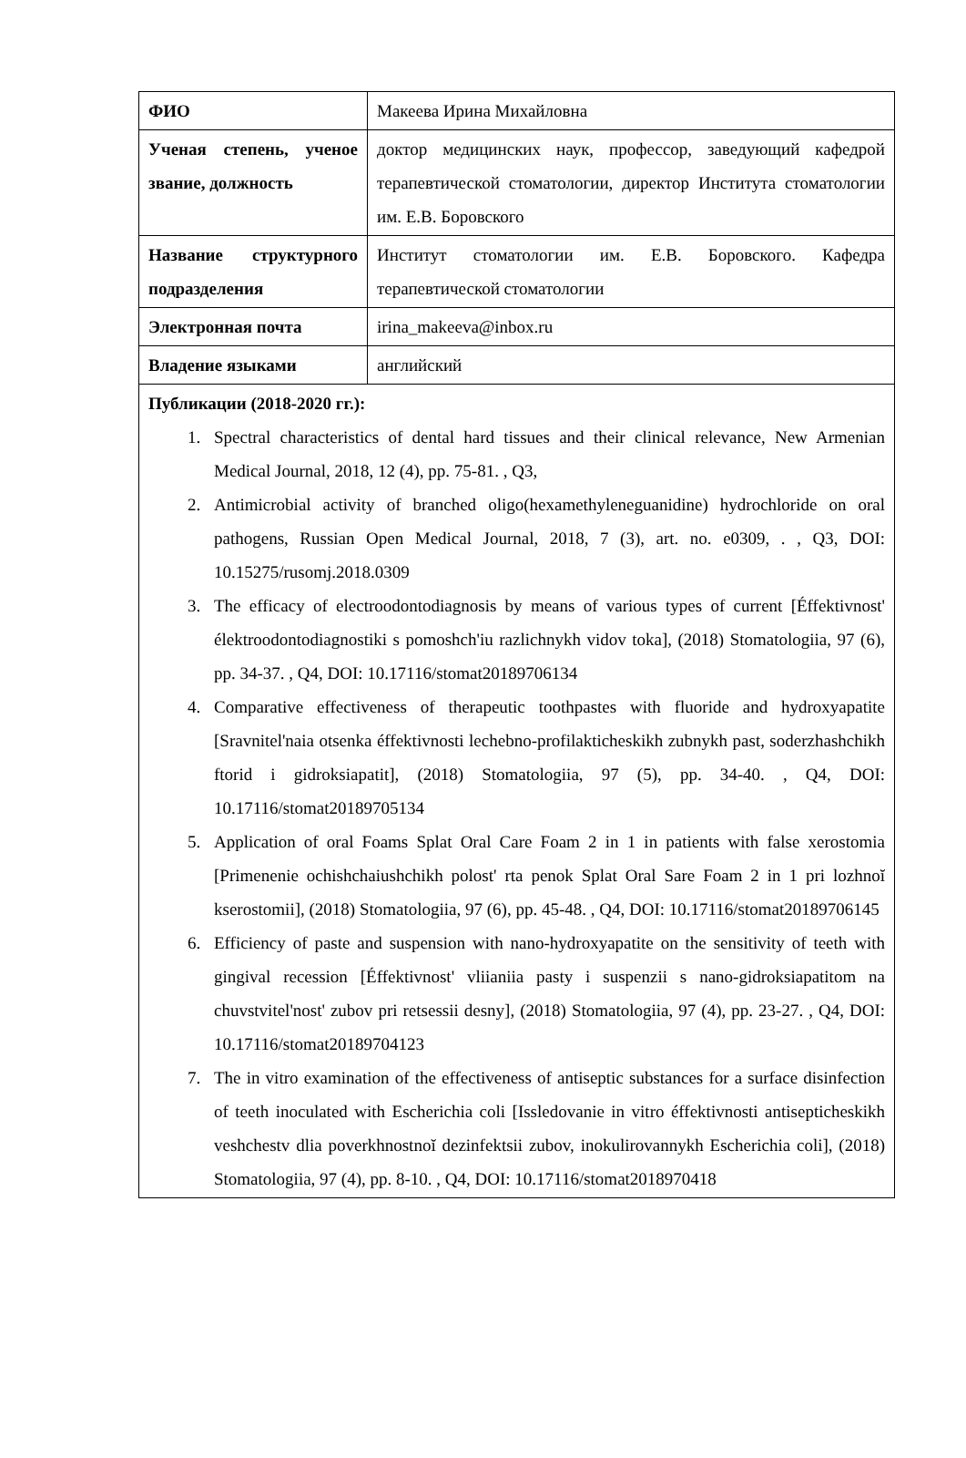| ФИО | Макеева Ирина Михайловна |
| Ученая степень, ученое звание, должность | доктор медицинских наук, профессор, заведующий кафедрой терапевтической стоматологии, директор Института стоматологии им. Е.В. Боровского |
| Название структурного подразделения | Институт стоматологии им. Е.В. Боровского. Кафедра терапевтической стоматологии |
| Электронная почта | irina_makeeva@inbox.ru |
| Владение языками | английский |
| Публикации (2018-2020 гг.): 1. Spectral characteristics of dental hard tissues and their clinical relevance, New Armenian Medical Journal, 2018, 12 (4), pp. 75-81. , Q3, 2. Antimicrobial activity of branched oligo(hexamethyleneguanidine) hydrochloride on oral pathogens, Russian Open Medical Journal, 2018, 7 (3), art. no. e0309, . , Q3, DOI: 10.15275/rusomj.2018.0309 3. The efficacy of electroodontodiagnosis by means of various types of current [Éffektivnost' élektroodontodiagnostiki s pomoshch'iu razlichnykh vidov toka], (2018) Stomatologiia, 97 (6), pp. 34-37. , Q4, DOI: 10.17116/stomat20189706134 4. Comparative effectiveness of therapeutic toothpastes with fluoride and hydroxyapatite [Sravnitel'naia otsenka éffektivnosti lechebno-profilakticheskikh zubnykh past, soderzhashchikh ftorid i gidroksiapatit], (2018) Stomatologiia, 97 (5), pp. 34-40. , Q4, DOI: 10.17116/stomat20189705134 5. Application of oral Foams Splat Oral Care Foam 2 in 1 in patients with false xerostomia [Primenenie ochishchaiushchikh polost' rta penok Splat Oral Sare Foam 2 in 1 pri lozhnoĭ kserostomii], (2018) Stomatologiia, 97 (6), pp. 45-48. , Q4, DOI: 10.17116/stomat20189706145 6. Efficiency of paste and suspension with nano-hydroxyapatite on the sensitivity of teeth with gingival recession [Éffektivnost' vliianiia pasty i suspenzii s nano-gidroksiapatitom na chuvstvitel'nost' zubov pri retsessii desny], (2018) Stomatologiia, 97 (4), pp. 23-27. , Q4, DOI: 10.17116/stomat20189704123 7. The in vitro examination of the effectiveness of antiseptic substances for a surface disinfection of teeth inoculated with Escherichia coli [Issledovanie in vitro éffektivnosti antisepticheskikh veshchestv dlia poverkhnostnoĭ dezinfektsii zubov, inokulirovannykh Escherichia coli], (2018) Stomatologiia, 97 (4), pp. 8-10. , Q4, DOI: 10.17116/stomat2018970418 | |